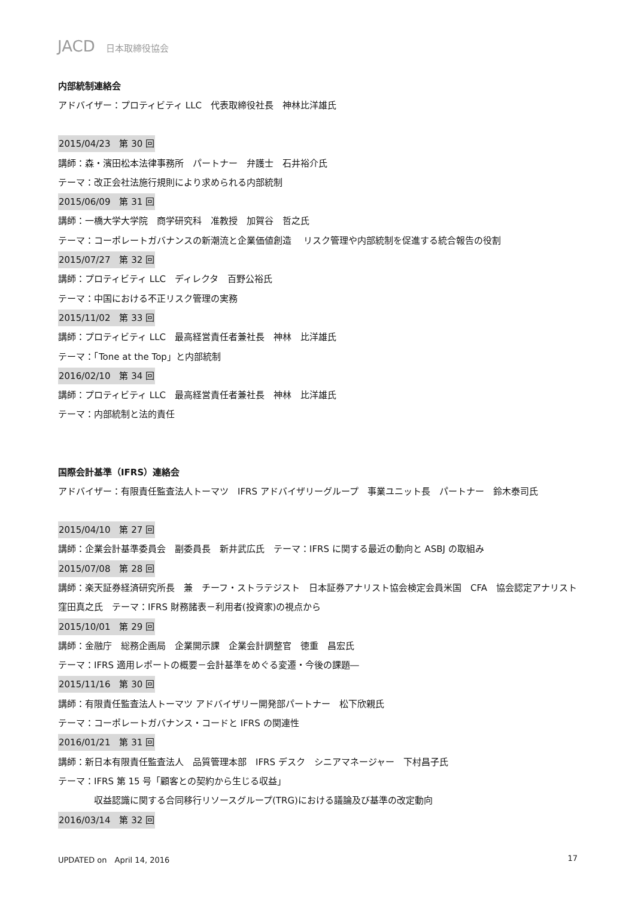JACD 日本取締役協会
内部統制連絡会
アドバイザー：プロティビティ LLC　代表取締役社長　神林比洋雄氏
2015/04/23　第 30 回
講師：森・濱田松本法律事務所　パートナー　弁護士　石井裕介氏
テーマ：改正会社法施行規則により求められる内部統制
2015/06/09　第 31 回
講師：一橋大学大学院　商学研究科　准教授　加賀谷　哲之氏
テーマ：コーポレートガバナンスの新潮流と企業価値創造　 リスク管理や内部統制を促進する統合報告の役割
2015/07/27　第 32 回
講師：プロティビティ LLC　ディレクタ　百野公裕氏
テーマ：中国における不正リスク管理の実務
2015/11/02　第 33 回
講師：プロティビティ LLC　最高経営責任者兼社長　神林　比洋雄氏
テーマ：「Tone at the Top」と内部統制
2016/02/10　第 34 回
講師：プロティビティ LLC　最高経営責任者兼社長　神林　比洋雄氏
テーマ：内部統制と法的責任
国際会計基準（IFRS）連絡会
アドバイザー：有限責任監査法人トーマツ　IFRS アドバイザリーグループ　事業ユニット長　パートナー　鈴木泰司氏
2015/04/10　第 27 回
講師：企業会計基準委員会　副委員長　新井武広氏　テーマ：IFRS に関する最近の動向と ASBJ の取組み
2015/07/08　第 28 回
講師：楽天証券経済研究所長　兼　チーフ・ストラテジスト　日本証券アナリスト協会検定会員米国　CFA　協会認定アナリスト　窪田真之氏　テーマ：IFRS 財務諸表－利用者(投資家)の視点から
2015/10/01　第 29 回
講師：金融庁　総務企画局　企業開示課　企業会計調整官　徳重　昌宏氏
テーマ：IFRS 適用レポートの概要－会計基準をめぐる変遷・今後の課題―
2015/11/16　第 30 回
講師：有限責任監査法人トーマツ アドバイザリー開発部パートナー　松下欣親氏
テーマ：コーポレートガバナンス・コードと IFRS の関連性
2016/01/21　第 31 回
講師：新日本有限責任監査法人　品質管理本部　IFRS デスク　シニアマネージャー　下村昌子氏
テーマ：IFRS 第 15 号「顧客との契約から生じる収益」
収益認識に関する合同移行リソースグループ(TRG)における議論及び基準の改定動向
2016/03/14　第 32 回
UPDATED on　April 14, 2016 17